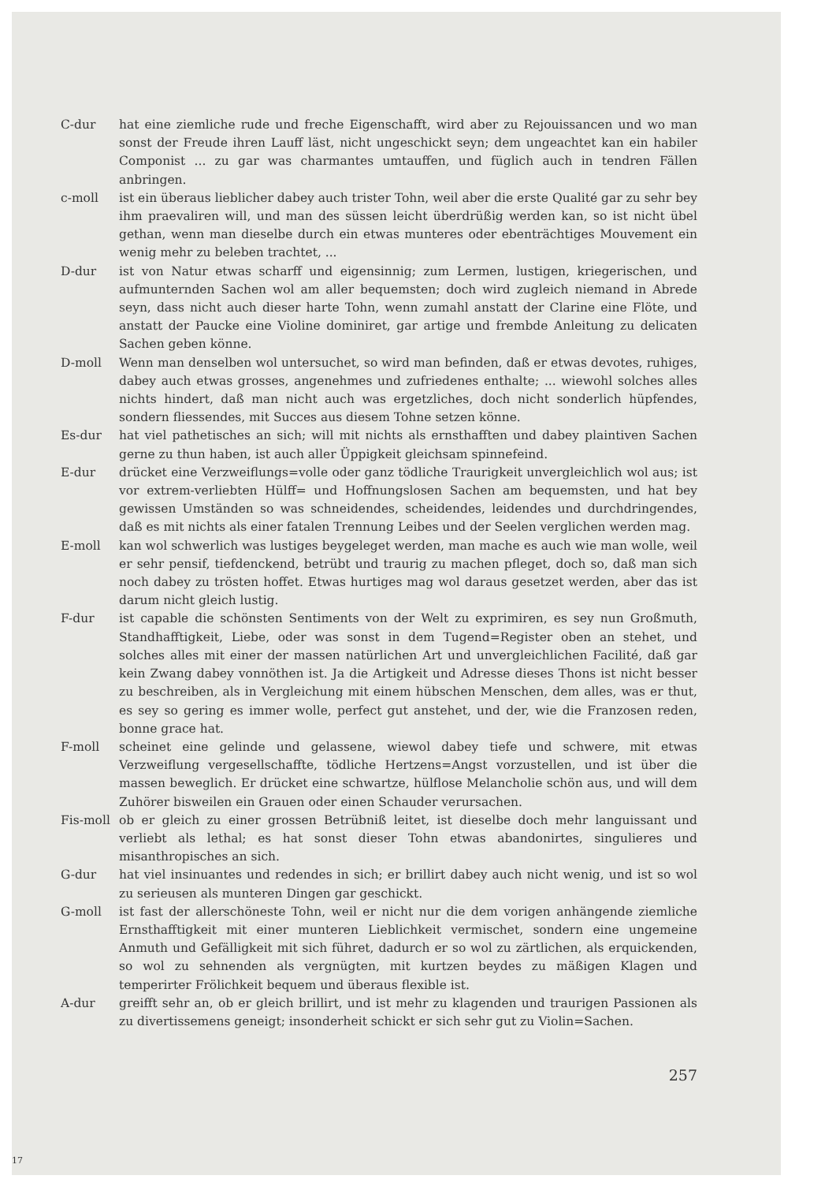C-dur hat eine ziemliche rude und freche Eigenschafft, wird aber zu Rejouissancen und wo man sonst der Freude ihren Lauff läst, nicht ungeschickt seyn; dem ungeachtet kan ein habiler Componist ... zu gar was charmantes umtauffen, und füglich auch in tendren Fällen anbringen.
c-moll ist ein überaus lieblicher dabey auch trister Tohn, weil aber die erste Qualité gar zu sehr bey ihm praevaliren will, und man des süssen leicht überdrüßig werden kan, so ist nicht übel gethan, wenn man dieselbe durch ein etwas munteres oder ebenträchtiges Mouvement ein wenig mehr zu beleben trachtet, ...
D-dur ist von Natur etwas scharff und eigensinnig; zum Lermen, lustigen, kriegerischen, und aufmunternden Sachen wol am aller bequemsten; doch wird zugleich niemand in Abrede seyn, dass nicht auch dieser harte Tohn, wenn zumahl anstatt der Clarine eine Flöte, und anstatt der Paucke eine Violine dominiret, gar artige und frembde Anleitung zu delicaten Sachen geben könne.
D-moll Wenn man denselben wol untersuchet, so wird man befinden, daß er etwas devotes, ruhiges, dabey auch etwas grosses, angenehmes und zufriedenes enthalte; ... wiewohl solches alles nichts hindert, daß man nicht auch was ergetzliches, doch nicht sonderlich hüpfendes, sondern fliessendes, mit Succes aus diesem Tohne setzen könne.
Es-dur hat viel pathetisches an sich; will mit nichts als ernsthafften und dabey plaintiven Sachen gerne zu thun haben, ist auch aller Üppigkeit gleichsam spinnefeind.
E-dur drücket eine Verzweiflungs=volle oder ganz tödliche Traurigkeit unvergleichlich wol aus; ist vor extrem-verliebten Hülff= und Hoffnungslosen Sachen am bequemsten, und hat bey gewissen Umständen so was schneidendes, scheidendes, leidendes und durchdringendes, daß es mit nichts als einer fatalen Trennung Leibes und der Seelen verglichen werden mag.
E-moll kan wol schwerlich was lustiges beygeleget werden, man mache es auch wie man wolle, weil er sehr pensif, tiefdenckend, betrübt und traurig zu machen pfleget, doch so, daß man sich noch dabey zu trösten hoffet. Etwas hurtiges mag wol daraus gesetzet werden, aber das ist darum nicht gleich lustig.
F-dur ist capable die schönsten Sentiments von der Welt zu exprimiren, es sey nun Großmuth, Standhafftigkeit, Liebe, oder was sonst in dem Tugend=Register oben an stehet, und solches alles mit einer der massen natürlichen Art und unvergleichlichen Facilité, daß gar kein Zwang dabey vonnöthen ist. Ja die Artigkeit und Adresse dieses Thons ist nicht besser zu beschreiben, als in Vergleichung mit einem hübschen Menschen, dem alles, was er thut, es sey so gering es immer wolle, perfect gut anstehet, und der, wie die Franzosen reden, bonne grace hat.
F-moll scheinet eine gelinde und gelassene, wiewol dabey tiefe und schwere, mit etwas Verzweiflung vergesellschaffte, tödliche Hertzens=Angst vorzustellen, und ist über die massen beweglich. Er drücket eine schwartze, hülflose Melancholie schön aus, und will dem Zuhörer bisweilen ein Grauen oder einen Schauder verursachen.
Fis-moll
ob er gleich zu einer grossen Betrübniß leitet, ist dieselbe doch mehr languissant und verliebt als lethal; es hat sonst dieser Tohn etwas abandonirtes, singulieres und misanthropisches an sich.
G-dur hat viel insinuantes und redendes in sich; er brillirt dabey auch nicht wenig, und ist so wol zu serieusen als munteren Dingen gar geschickt.
G-moll ist fast der allerschöneste Tohn, weil er nicht nur die dem vorigen anhängende ziemliche Ernsthafftigkeit mit einer munteren Lieblichkeit vermischet, sondern eine ungemeine Anmuth und Gefälligkeit mit sich führet, dadurch er so wol zu zärtlichen, als erquickenden, so wol zu sehnenden als vergnügten, mit kurtzen beydes zu mäßigen Klagen und temperirter Frölichkeit bequem und überaus flexible ist.
A-dur greifft sehr an, ob er gleich brillirt, und ist mehr zu klagenden und traurigen Passionen als zu divertissemens geneigt; insonderheit schickt er sich sehr gut zu Violin=Sachen.
257
17